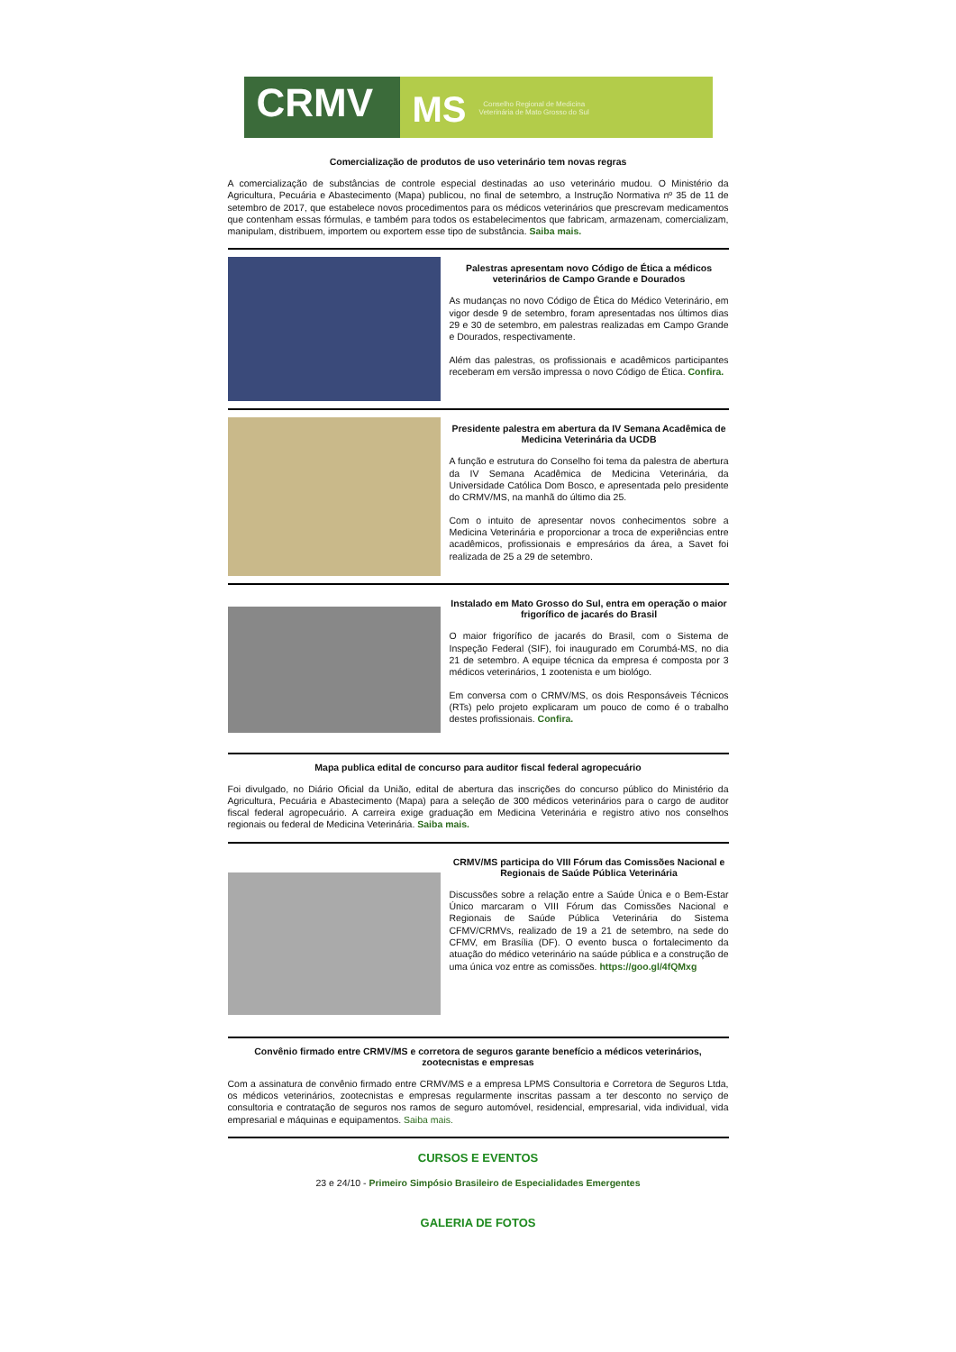CRMV
MS
Conselho Regional de Medicina
Veterinária de Mato Grosso do Sul
Comercialização de produtos de uso veterinário tem novas regras
A comercialização de substâncias de controle especial destinadas ao uso veterinário mudou. O Ministério da Agricultura, Pecuária e Abastecimento (Mapa) publicou, no final de setembro, a Instrução Normativa nº 35 de 11 de setembro de 2017, que estabelece novos procedimentos para os médicos veterinários que prescrevam medicamentos que contenham essas fórmulas, e também para todos os estabelecimentos que fabricam, armazenam, comercializam, manipulam, distribuem, importem ou exportem esse tipo de substância. Saiba mais.
Palestras apresentam novo Código de Ética a médicos veterinários de Campo Grande e Dourados
As mudanças no novo Código de Ética do Médico Veterinário, em vigor desde 9 de setembro, foram apresentadas nos últimos dias 29 e 30 de setembro, em palestras realizadas em Campo Grande e Dourados, respectivamente.
Além das palestras, os profissionais e acadêmicos participantes receberam em versão impressa o novo Código de Ética. Confira.
Presidente palestra em abertura da IV Semana Acadêmica de Medicina Veterinária da UCDB
A função e estrutura do Conselho foi tema da palestra de abertura da IV Semana Acadêmica de Medicina Veterinária, da Universidade Católica Dom Bosco, e apresentada pelo presidente do CRMV/MS, na manhã do último dia 25.
Com o intuito de apresentar novos conhecimentos sobre a Medicina Veterinária e proporcionar a troca de experiências entre acadêmicos, profissionais e empresários da área, a Savet foi realizada de 25 a 29 de setembro.
Instalado em Mato Grosso do Sul, entra em operação o maior frigorífico de jacarés do Brasil
O maior frigorífico de jacarés do Brasil, com o Sistema de Inspeção Federal (SIF), foi inaugurado em Corumbá-MS, no dia 21 de setembro. A equipe técnica da empresa é composta por 3 médicos veterinários, 1 zootenista e um biológo.
Em conversa com o CRMV/MS, os dois Responsáveis Técnicos (RTs) pelo projeto explicaram um pouco de como é o trabalho destes profissionais. Confira.
Mapa publica edital de concurso para auditor fiscal federal agropecuário
Foi divulgado, no Diário Oficial da União, edital de abertura das inscrições do concurso público do Ministério da Agricultura, Pecuária e Abastecimento (Mapa) para a seleção de 300 médicos veterinários para o cargo de auditor fiscal federal agropecuário. A carreira exige graduação em Medicina Veterinária e registro ativo nos conselhos regionais ou federal de Medicina Veterinária. Saiba mais.
CRMV/MS participa do VIII Fórum das Comissões Nacional e Regionais de Saúde Pública Veterinária
Discussões sobre a relação entre a Saúde Única e o Bem-Estar Único marcaram o VIII Fórum das Comissões Nacional e Regionais de Saúde Pública Veterinária do Sistema CFMV/CRMVs, realizado de 19 a 21 de setembro, na sede do CFMV, em Brasília (DF). O evento busca o fortalecimento da atuação do médico veterinário na saúde pública e a construção de uma única voz entre as comissões. https://goo.gl/4fQMxg
Convênio firmado entre CRMV/MS e corretora de seguros garante benefício a médicos veterinários, zootecnistas e empresas
Com a assinatura de convênio firmado entre CRMV/MS e a empresa LPMS Consultoria e Corretora de Seguros Ltda, os médicos veterinários, zootecnistas e empresas regularmente inscritas passam a ter desconto no serviço de consultoria e contratação de seguros nos ramos de seguro automóvel, residencial, empresarial, vida individual, vida empresarial e máquinas e equipamentos. Saiba mais.
CURSOS E EVENTOS
23 e 24/10 - Primeiro Simpósio Brasileiro de Especialidades Emergentes
GALERIA DE FOTOS